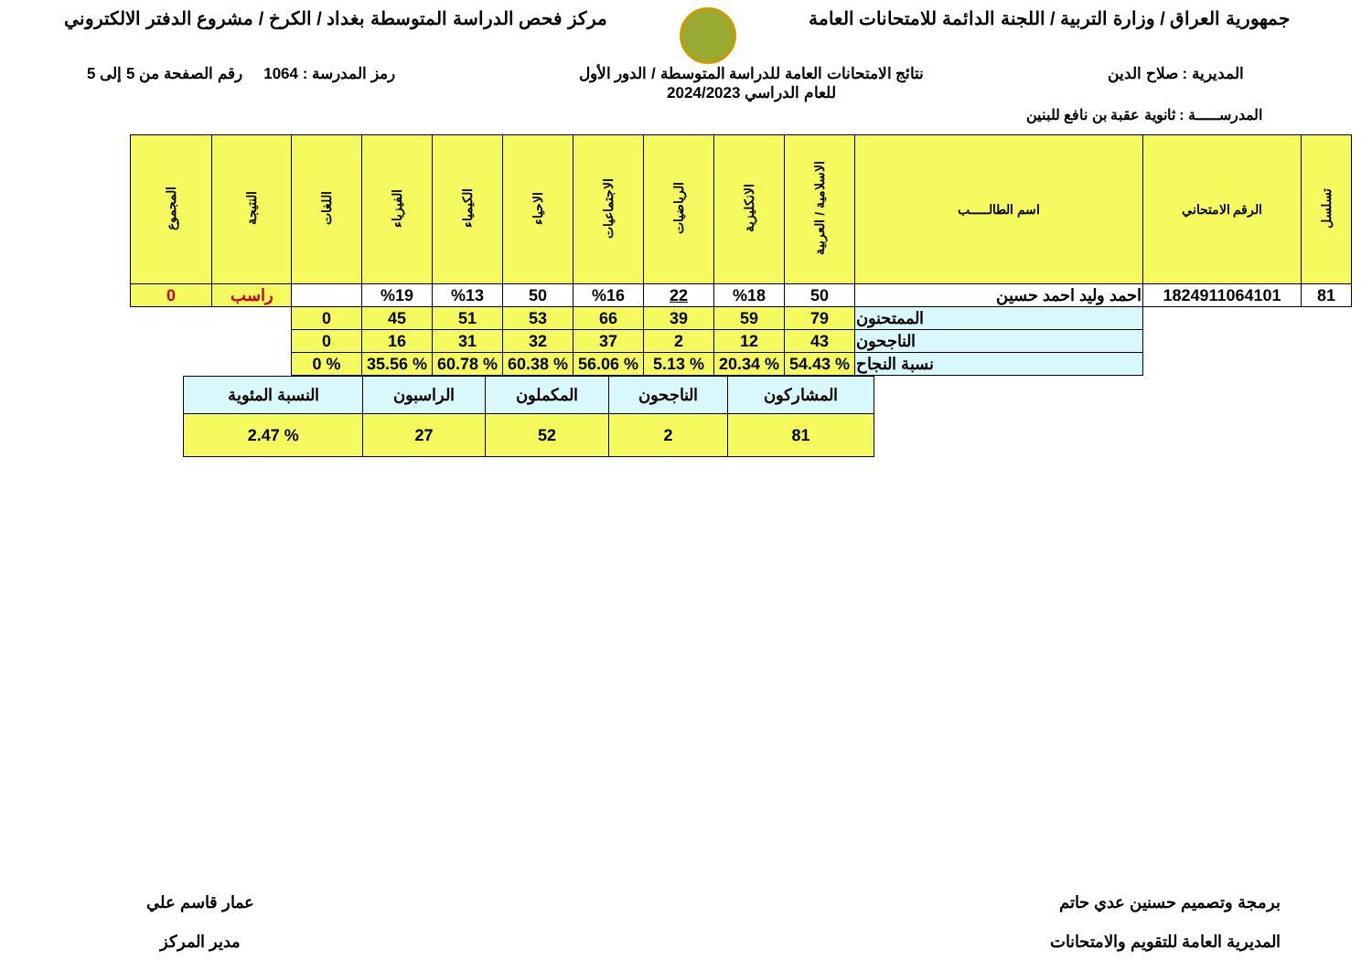جمهورية العراق / وزارة التربية / اللجنة الدائمة للامتحانات العامة
مركز فحص الدراسة المتوسطة بغداد / الكرخ / مشروع الدفتر الالكتروني
المديرية : صلاح الدين نتائج الامتحانات العامة للدراسة المتوسطة / الدور الأول
للعام الدراسي 2024/2023
رمز المدرسة : 1064 رقم الصفحة من 5 إلى 5
المدرســـــة : ثانوية عقبة بن نافع للبنين
| تسلسل | الرقم الامتحاني | اسم الطالـــــب | الاسلامية / العربية | الانكليزية | الرياضيات | الاجتماعيات | الاحياء | الكيمياء | الفيزياء | اللغات | النتيجة | المجموع |
| --- | --- | --- | --- | --- | --- | --- | --- | --- | --- | --- | --- | --- |
| 81 | 1824911064101 | احمد وليد احمد حسين | 50 | %18 | 22 | %16 | 50 | %13 | %19 | | راسب | 0 |
| | | الممتحنون | 79 | 59 | 39 | 66 | 53 | 51 | 45 | 0 | | |
| | | الناجحون | 43 | 12 | 2 | 37 | 32 | 31 | 16 | 0 | | |
| | | نسبة النجاح | % 54.43 | % 20.34 | % 5.13 | % 56.06 | % 60.38 | % 60.78 | % 35.56 | % 0 | | |
| المشاركون | الناجحون | المكملون | الراسبون | النسبة المئوية |
| 81 | 2 | 52 | 27 | % 2.47 |
برمجة وتصميم حسنين عدي حاتم
المديرية العامة للتقويم والامتحانات
عمار قاسم علي
مدير المركز